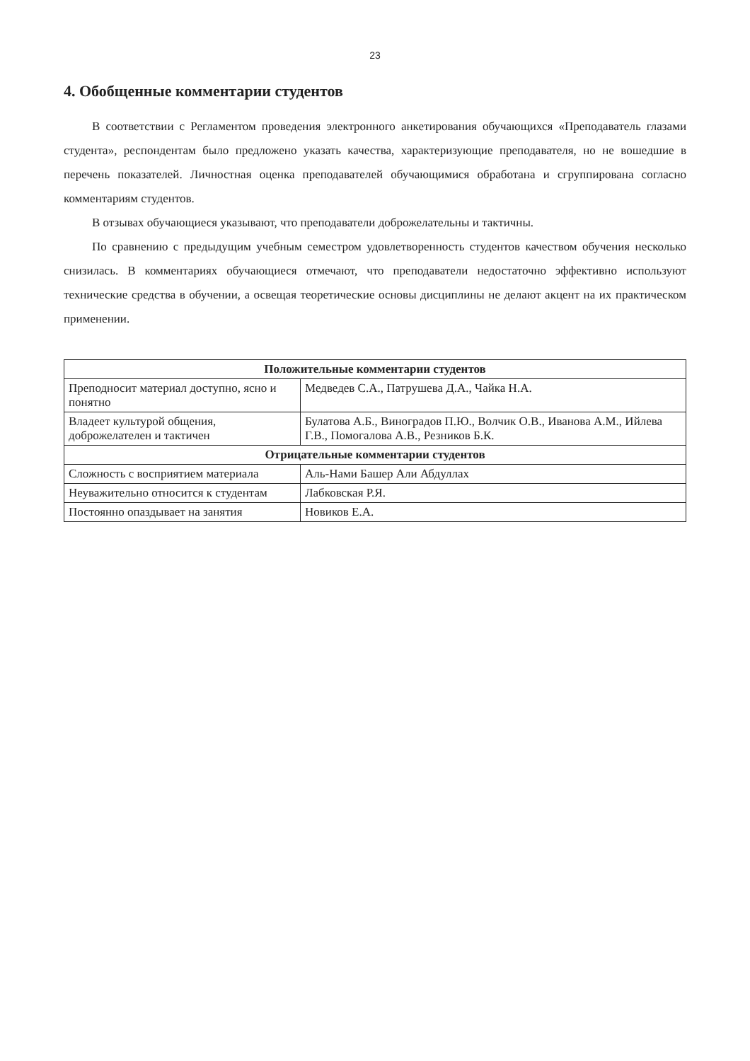23
4. Обобщенные комментарии студентов
В соответствии с Регламентом проведения электронного анкетирования обучающихся «Преподаватель глазами студента», респондентам было предложено указать качества, характеризующие преподавателя, но не вошедшие в перечень показателей. Личностная оценка преподавателей обучающимися обработана и сгруппирована согласно комментариям студентов.
В отзывах обучающиеся указывают, что преподаватели доброжелательны и тактичны.
По сравнению с предыдущим учебным семестром удовлетворенность студентов качеством обучения несколько снизилась. В комментариях обучающиеся отмечают, что преподаватели недостаточно эффективно используют технические средства в обучении, а освещая теоретические основы дисциплины не делают акцент на их практическом применении.
| Положительные комментарии студентов | |
| --- | --- |
| Преподносит материал доступно, ясно и понятно | Медведев С.А., Патрушева Д.А., Чайка Н.А. |
| Владеет культурой общения, доброжелателен и тактичен | Булатова А.Б., Виноградов П.Ю., Волчик О.В., Иванова А.М., Ийлева Г.В., Помогалова А.В., Резников Б.К. |
| Отрицательные комментарии студентов | |
| Сложность с восприятием материала | Аль-Нами Башер Али Абдуллах |
| Неуважительно относится к студентам | Лабковская Р.Я. |
| Постоянно опаздывает на занятия | Новиков Е.А. |